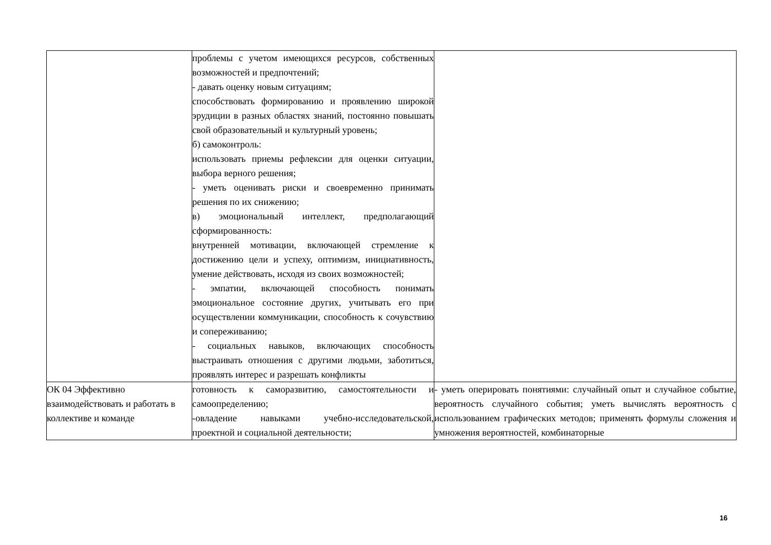| | проблемы с учетом имеющихся ресурсов, собственных возможностей и предпочтений; - давать оценку новым ситуациям; способствовать формированию и проявлению широкой эрудиции в разных областях знаний, постоянно повышать свой образовательный и культурный уровень; б) самоконтроль: использовать приемы рефлексии для оценки ситуации, выбора верного решения; - уметь оценивать риски и своевременно принимать решения по их снижению; в) эмоциональный интеллект, предполагающий сформированность: внутренней мотивации, включающей стремление к достижению цели и успеху, оптимизм, инициативность, умение действовать, исходя из своих возможностей; - эмпатии, включающей способность понимать эмоциональное состояние других, учитывать его при осуществлении коммуникации, способность к сочувствию и сопереживанию; - социальных навыков, включающих способность выстраивать отношения с другими людьми, заботиться, проявлять интерес и разрешать конфликты | |
| ОК 04 Эффективно взаимодействовать и работать в коллективе и команде | готовность к саморазвитию, самостоятельности и самоопределению; -овладение навыками учебно-исследовательской, проектной и социальной деятельности; | - уметь оперировать понятиями: случайный опыт и случайное событие, вероятность случайного события; уметь вычислять вероятность с использованием графических методов; применять формулы сложения и умножения вероятностей, комбинаторные |
16